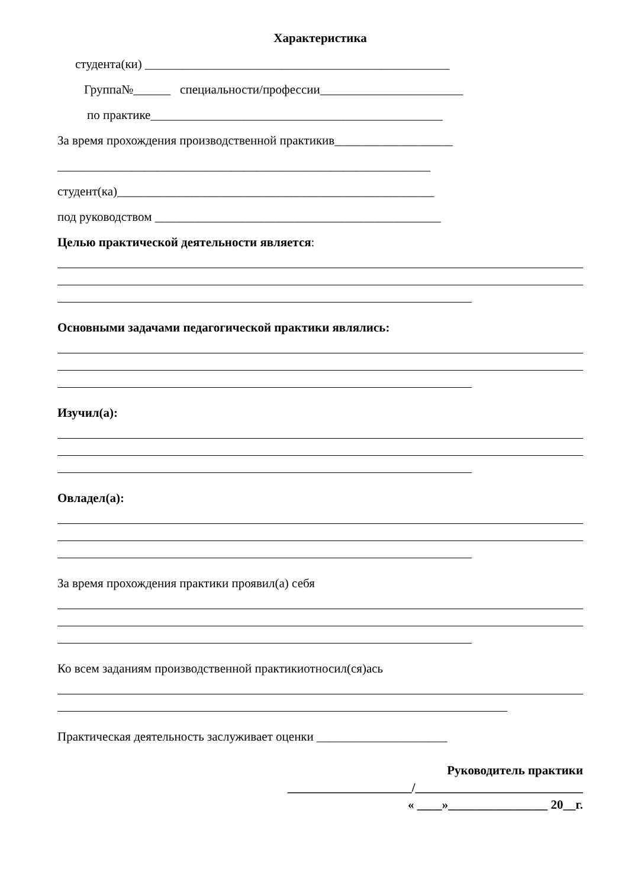Характеристика
студента(ки) _________________________________________________
Группа№______ специальности/профессии_______________________
по практике_______________________________________________
За время прохождения производственной практикив___________________
____________________________________________________________
студент(ка)___________________________________________________
под руководством ______________________________________________
Целью практической деятельности является:
Основными задачами педагогической практики являлись:
Изучил(а):
Овладел(а):
За время прохождения практики проявил(а) себя
Ко всем заданиям производственной практикиотносил(ся)ась
Практическая деятельность заслуживает оценки _____________________
Руководитель практики
____________________/___________________________
« ____»________________ 20__г.